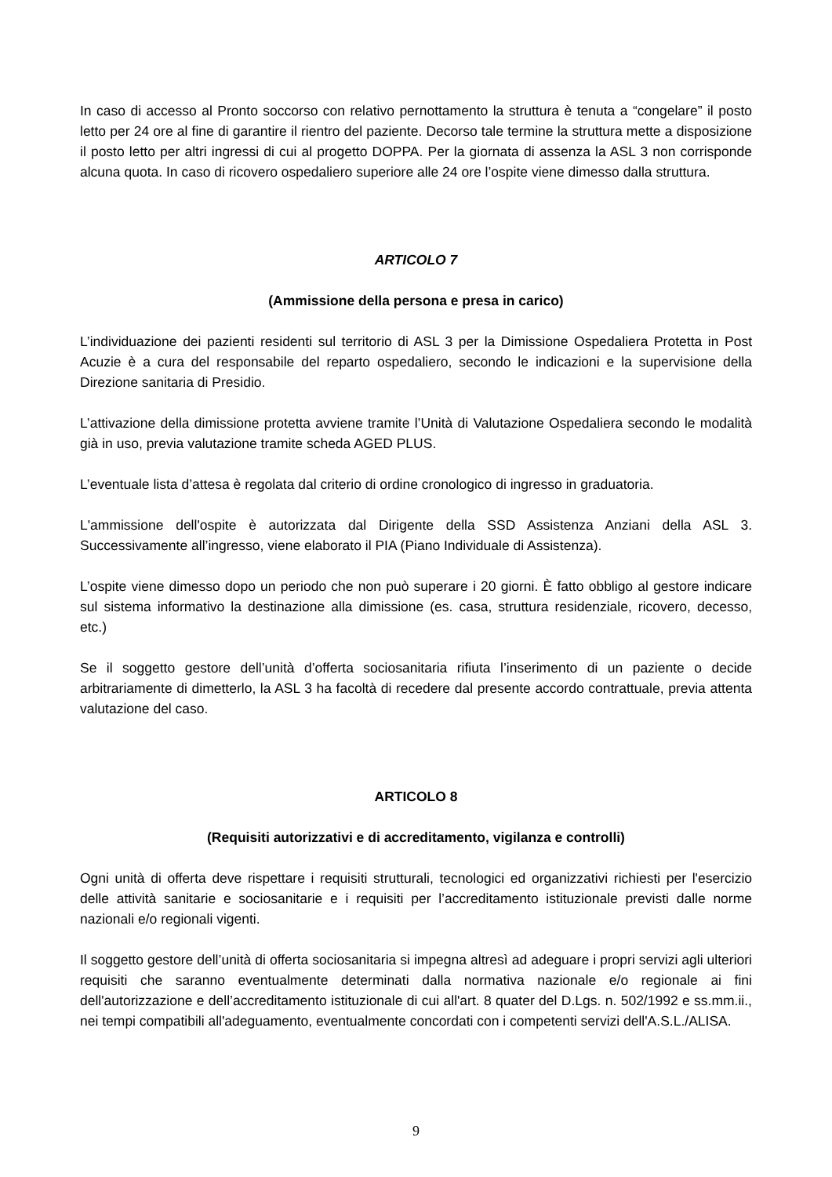In caso di accesso al Pronto soccorso con relativo pernottamento la struttura è tenuta a “congelare” il posto letto per 24 ore al fine di garantire il rientro del paziente. Decorso tale termine la struttura mette a disposizione il posto letto per altri ingressi di cui al progetto DOPPA. Per la giornata di assenza la ASL 3 non corrisponde alcuna quota. In caso di ricovero ospedaliero superiore alle 24 ore l’ospite viene dimesso dalla struttura.
ARTICOLO 7
(Ammissione della persona e presa in carico)
L’individuazione dei pazienti residenti sul territorio di ASL 3 per la Dimissione Ospedaliera Protetta in Post Acuzie è a cura del responsabile del reparto ospedaliero, secondo le indicazioni e la supervisione della Direzione sanitaria di Presidio.
L’attivazione della dimissione protetta avviene tramite l’Unità di Valutazione Ospedaliera secondo le modalità già in uso, previa valutazione tramite scheda AGED PLUS.
L’eventuale lista d’attesa è regolata dal criterio di ordine cronologico di ingresso in graduatoria.
L'ammissione dell'ospite è autorizzata dal Dirigente della SSD Assistenza Anziani della ASL 3. Successivamente all’ingresso, viene elaborato il PIA (Piano Individuale di Assistenza).
L’ospite viene dimesso dopo un periodo che non può superare i 20 giorni. È fatto obbligo al gestore indicare sul sistema informativo la destinazione alla dimissione (es. casa, struttura residenziale, ricovero, decesso, etc.)
Se il soggetto gestore dell’unità d’offerta sociosanitaria rifiuta l’inserimento di un paziente o decide arbitrariamente di dimetterlo, la ASL 3 ha facoltà di recedere dal presente accordo contrattuale, previa attenta valutazione del caso.
ARTICOLO 8
(Requisiti autorizzativi e di accreditamento, vigilanza e controlli)
Ogni unità di offerta deve rispettare i requisiti strutturali, tecnologici ed organizzativi richiesti per l'esercizio delle attività sanitarie e sociosanitarie e i requisiti per l’accreditamento istituzionale previsti dalle norme nazionali e/o regionali vigenti.
Il soggetto gestore dell’unità di offerta sociosanitaria si impegna altresì ad adeguare i propri servizi agli ulteriori requisiti che saranno eventualmente determinati dalla normativa nazionale e/o regionale ai fini dell'autorizzazione e dell’accreditamento istituzionale di cui all'art. 8 quater del D.Lgs. n. 502/1992 e ss.mm.ii., nei tempi compatibili all'adeguamento, eventualmente concordati con i competenti servizi dell'A.S.L./ALISA.
9